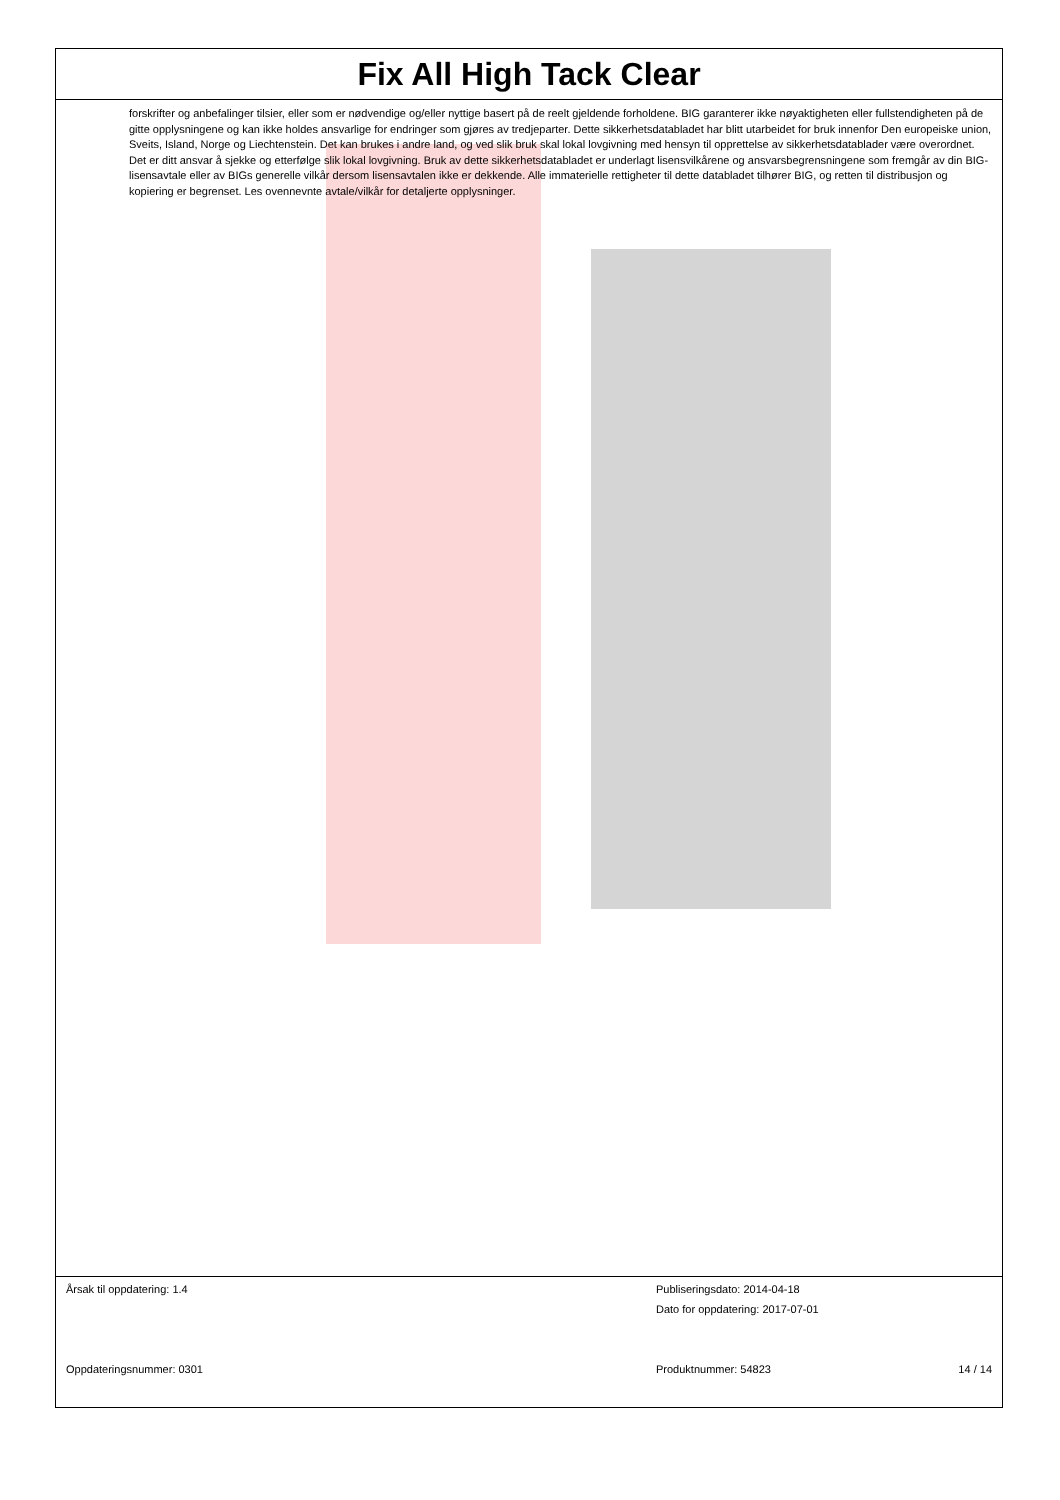Fix All High Tack Clear
forskrifter og anbefalinger tilsier, eller som er nødvendige og/eller nyttige basert på de reelt gjeldende forholdene. BIG garanterer ikke nøyaktigheten eller fullstendigheten på de gitte opplysningene og kan ikke holdes ansvarlige for endringer som gjøres av tredjeparter. Dette sikkerhetsdatabladet har blitt utarbeidet for bruk innenfor Den europeiske union, Sveits, Island, Norge og Liechtenstein. Det kan brukes i andre land, og ved slik bruk skal lokal lovgivning med hensyn til opprettelse av sikkerhetsdatablader være overordnet. Det er ditt ansvar å sjekke og etterfølge slik lokal lovgivning. Bruk av dette sikkerhetsdatabladet er underlagt lisensvilkårene og ansvarsbegrensningene som fremgår av din BIG-lisensavtale eller av BIGs generelle vilkår dersom lisensavtalen ikke er dekkende. Alle immaterielle rettigheter til dette databladet tilhører BIG, og retten til distribusjon og kopiering er begrenset. Les ovennevnte avtale/vilkår for detaljerte opplysninger.
Årsak til oppdatering: 1.4 Publiseringsdato: 2014-04-18
Dato for oppdatering: 2017-07-01
Oppdateringsnummer: 0301 Produktnummer: 54823 14 / 14